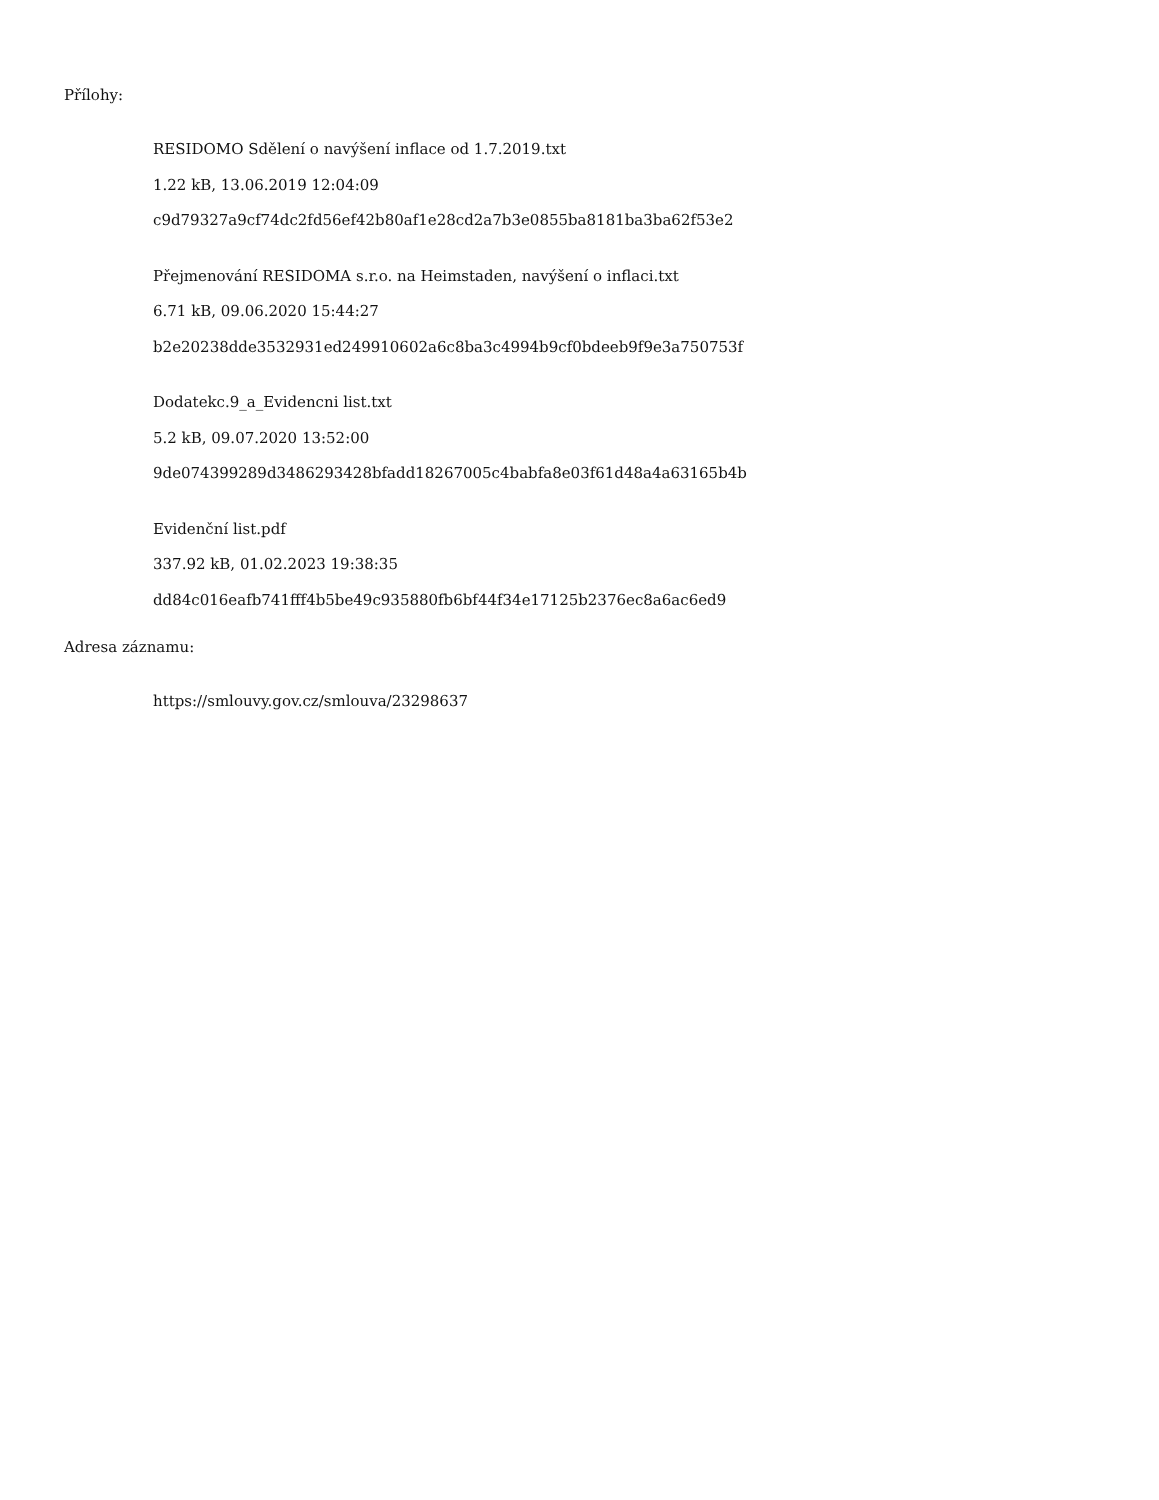Přílohy:
RESIDOMO Sdělení o navýšení inflace od 1.7.2019.txt
1.22 kB, 13.06.2019 12:04:09
c9d79327a9cf74dc2fd56ef42b80af1e28cd2a7b3e0855ba8181ba3ba62f53e2
Přejmenování RESIDOMA s.r.o. na Heimstaden, navýšení o inflaci.txt
6.71 kB, 09.06.2020 15:44:27
b2e20238dde3532931ed249910602a6c8ba3c4994b9cf0bdeeb9f9e3a750753f
Dodatekc.9_a_Evidencni list.txt
5.2 kB, 09.07.2020 13:52:00
9de074399289d3486293428bfadd18267005c4babfa8e03f61d48a4a63165b4b
Evidenční list.pdf
337.92 kB, 01.02.2023 19:38:35
dd84c016eafb741fff4b5be49c935880fb6bf44f34e17125b2376ec8a6ac6ed9
Adresa záznamu:
https://smlouvy.gov.cz/smlouva/23298637